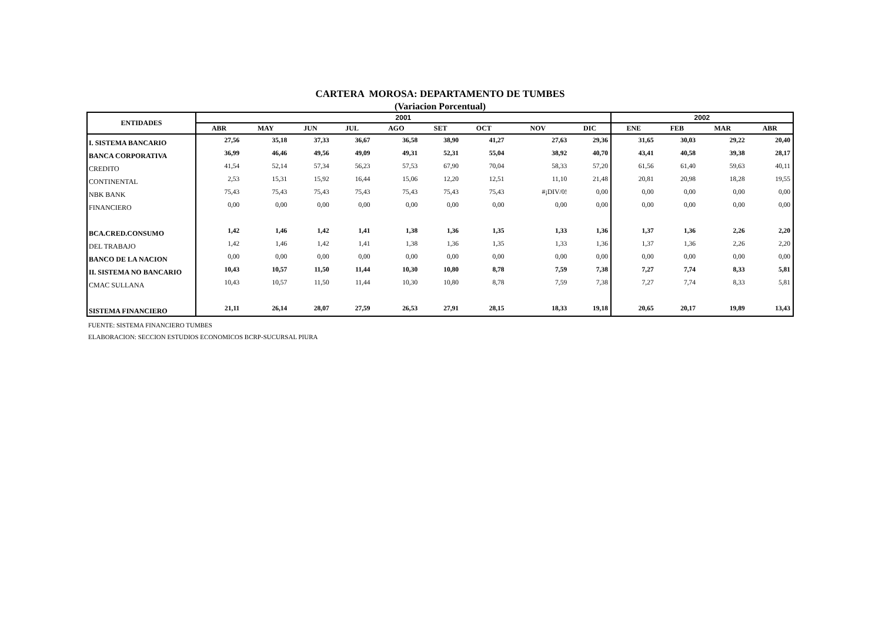CARTERA MOROSA: DEPARTAMENTO DE TUMBES
(Variacion Porcentual)
| ENTIDADES | 2001 | | | | | | | | | 2002 | | | |
| --- | --- | --- | --- | --- | --- | --- | --- | --- | --- | --- | --- | --- | --- |
| | ABR | MAY | JUN | JUL | AGO | SET | OCT | NOV | DIC | ENE | FEB | MAR | ABR |
| I. SISTEMA BANCARIO | 27,56 | 35,18 | 37,33 | 36,67 | 36,58 | 38,90 | 41,27 | 27,63 | 29,36 | 31,65 | 30,03 | 29,22 | 20,40 |
| BANCA CORPORATIVA | 36,99 | 46,46 | 49,56 | 49,09 | 49,31 | 52,31 | 55,04 | 38,92 | 40,70 | 43,41 | 40,58 | 39,38 | 28,17 |
| CREDITO | 41,54 | 52,14 | 57,34 | 56,23 | 57,53 | 67,90 | 70,04 | 58,33 | 57,20 | 61,56 | 61,40 | 59,63 | 40,11 |
| CONTINENTAL | 2,53 | 15,31 | 15,92 | 16,44 | 15,06 | 12,20 | 12,51 | 11,10 | 21,48 | 20,81 | 20,98 | 18,28 | 19,55 |
| NBK BANK | 75,43 | 75,43 | 75,43 | 75,43 | 75,43 | 75,43 | 75,43 | #¡DIV/0! | 0,00 | 0,00 | 0,00 | 0,00 | 0,00 |
| FINANCIERO | 0,00 | 0,00 | 0,00 | 0,00 | 0,00 | 0,00 | 0,00 | 0,00 | 0,00 | 0,00 | 0,00 | 0,00 | 0,00 |
| BCA.CRED.CONSUMO | 1,42 | 1,46 | 1,42 | 1,41 | 1,38 | 1,36 | 1,35 | 1,33 | 1,36 | 1,37 | 1,36 | 2,26 | 2,20 |
| DEL TRABAJO | 1,42 | 1,46 | 1,42 | 1,41 | 1,38 | 1,36 | 1,35 | 1,33 | 1,36 | 1,37 | 1,36 | 2,26 | 2,20 |
| BANCO DE LA NACION | 0,00 | 0,00 | 0,00 | 0,00 | 0,00 | 0,00 | 0,00 | 0,00 | 0,00 | 0,00 | 0,00 | 0,00 | 0,00 |
| II. SISTEMA NO BANCARIO | 10,43 | 10,57 | 11,50 | 11,44 | 10,30 | 10,80 | 8,78 | 7,59 | 7,38 | 7,27 | 7,74 | 8,33 | 5,81 |
| CMAC SULLANA | 10,43 | 10,57 | 11,50 | 11,44 | 10,30 | 10,80 | 8,78 | 7,59 | 7,38 | 7,27 | 7,74 | 8,33 | 5,81 |
| SISTEMA FINANCIERO | 21,11 | 26,14 | 28,07 | 27,59 | 26,53 | 27,91 | 28,15 | 18,33 | 19,18 | 20,65 | 20,17 | 19,89 | 13,43 |
FUENTE: SISTEMA FINANCIERO TUMBES
ELABORACION: SECCION ESTUDIOS ECONOMICOS BCRP-SUCURSAL PIURA